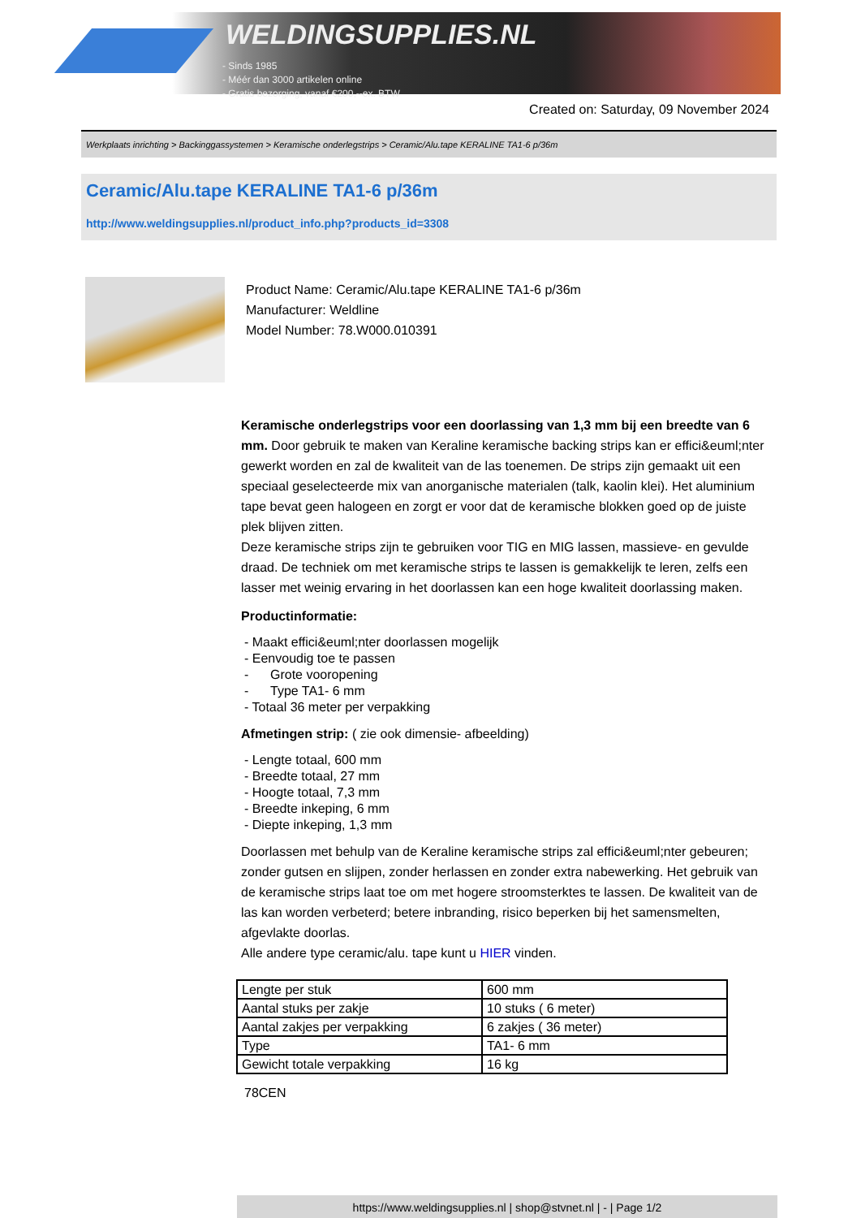WELDINGSUPPLIES.NL
- Sinds 1985
- Méér dan 3000 artikelen online
- Gratis bezorging, vanaf €200,--ex. BTW
Created on: Saturday, 09 November 2024
Werkplaats inrichting > Backinggassystemen > Keramische onderlegstrips > Ceramic/Alu.tape KERALINE TA1-6 p/36m
Ceramic/Alu.tape KERALINE TA1-6 p/36m
http://www.weldingsupplies.nl/product_info.php?products_id=3308
Product Name: Ceramic/Alu.tape KERALINE TA1-6 p/36m
Manufacturer: Weldline
Model Number: 78.W000.010391
Keramische onderlegstrips voor een doorlassing van 1,3 mm bij een breedte van 6 mm. Door gebruik te maken van Keraline keramische backing strips kan er effici&euml;nter gewerkt worden en zal de kwaliteit van de las toenemen. De strips zijn gemaakt uit een speciaal geselecteerde mix van anorganische materialen (talk, kaolin klei). Het aluminium tape bevat geen halogeen en zorgt er voor dat de keramische blokken goed op de juiste plek blijven zitten.
Deze keramische strips zijn te gebruiken voor TIG en MIG lassen, massieve- en gevulde draad. De techniek om met keramische strips te lassen is gemakkelijk te leren, zelfs een lasser met weinig ervaring in het doorlassen kan een hoge kwaliteit doorlassing maken.
Productinformatie:
- Maakt effici&euml;nter doorlassen mogelijk
- Eenvoudig toe te passen
- Grote vooropening
- Type TA1- 6 mm
- Totaal 36 meter per verpakking
Afmetingen strip: ( zie ook dimensie- afbeelding)
- Lengte totaal, 600 mm
- Breedte totaal, 27 mm
- Hoogte totaal, 7,3 mm
- Breedte inkeping, 6 mm
- Diepte inkeping, 1,3 mm
Doorlassen met behulp van de Keraline keramische strips zal effici&euml;nter gebeuren; zonder gutsen en slijpen, zonder herlassen en zonder extra nabewerking. Het gebruik van de keramische strips laat toe om met hogere stroomsterktes te lassen. De kwaliteit van de las kan worden verbeterd; betere inbranding, risico beperken bij het samensmelten, afgevlakte doorlas.
Alle andere type ceramic/alu. tape kunt u HIER vinden.
| Lengte per stuk | 600 mm |
| Aantal stuks per zakje | 10 stuks ( 6 meter) |
| Aantal zakjes per verpakking | 6 zakjes ( 36 meter) |
| Type | TA1- 6 mm |
| Gewicht totale verpakking | 16 kg |
78CEN
https://www.weldingsupplies.nl | shop@stvnet.nl | - | Page 1/2